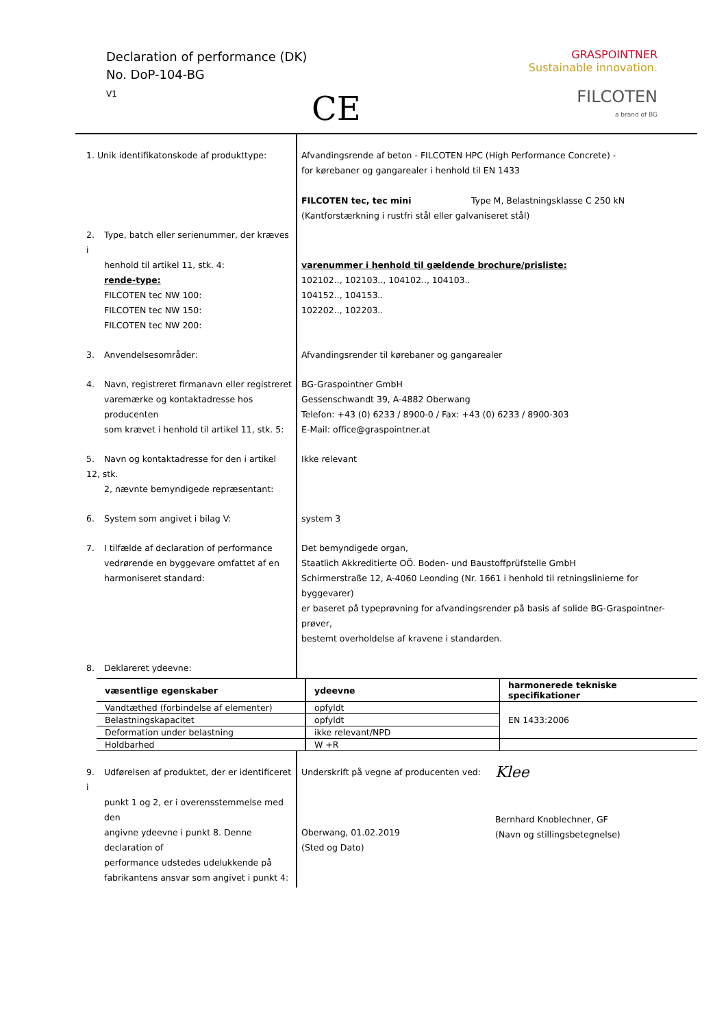Declaration of performance (DK)
No. DoP-104-BG
V1
CE
GRASPOINTNER
Sustainable innovation.
FILCOTEN
a brand of BG
| 1. Unik identifikatonskode af produkttype: | Afvandingsrende af beton - FILCOTEN HPC (High Performance Concrete) - for kørebaner og gangarealer i henhold til EN 1433 FILCOTEN tec, tec mini Type M, Belastningsklasse C 250 kN (Kantforstærkning i rustfri stål eller galvaniseret stål) |
| 2. Type, batch eller serienummer, der kræves i henhold til artikel 11, stk. 4: rende-type: FILCOTEN tec NW 100: FILCOTEN tec NW 150: FILCOTEN tec NW 200: | varenummer i henhold til gældende brochure/prisliste: 102102.., 102103.., 104102.., 104103.. 104152.., 104153.. 102202.., 102203.. |
| 3. Anvendelsesområder: | Afvandingsrender til kørebaner og gangarealer |
| 4. Navn, registreret firmanavn eller registreret varemærke og kontaktadresse hos producenten som krævet i henhold til artikel 11, stk. 5: | BG-Graspointner GmbH Gessenschwandt 39, A-4882 Oberwang Telefon: +43 (0) 6233 / 8900-0 / Fax: +43 (0) 6233 / 8900-303 E-Mail: office@graspointner.at |
| 5. Navn og kontaktadresse for den i artikel 12, stk. 2, nævnte bemyndigede repræsentant: | Ikke relevant |
| 6. System som angivet i bilag V: | system 3 |
| 7. I tilfælde af declaration of performance vedrørende en byggevare omfattet af en harmoniseret standard: | Det bemyndigede organ, Staatlich Akkreditierte OÖ. Boden- und Baustoffprüfstelle GmbH Schirmerstraße 12, A-4060 Leonding (Nr. 1661 i henhold til retningslinierne for byggevarer) er baseret på typeprøvning for afvandingsrender på basis af solide BG-Graspointner-prøver, bestemt overholdelse af kravene i standarden. |
| 8. Deklareret ydeevne: | |
| væsentlige egenskaber | ydeevne | harmonerede tekniske specifikationer |
| --- | --- | --- |
| Vandtæthed (forbindelse af elementer) | opfyldt | EN 1433:2006 |
| Belastningskapacitet | opfyldt | |
| Deformation under belastning | ikke relevant/NPD | |
| Holdbarhed | W +R | |
| 9. Udførelsen af produktet, der er identificeret i punkt 1 og 2, er i overensstemmelse med den angivne ydeevne i punkt 8. Denne declaration of performance udstedes udelukkende på fabrikantens ansvar som angivet i punkt 4: | Underskrift på vegne af producenten ved: Oberwang, 01.02.2019 (Sted og Dato) Klee Bernhard Knoblechner, GF (Navn og stillingsbetegnelse) |